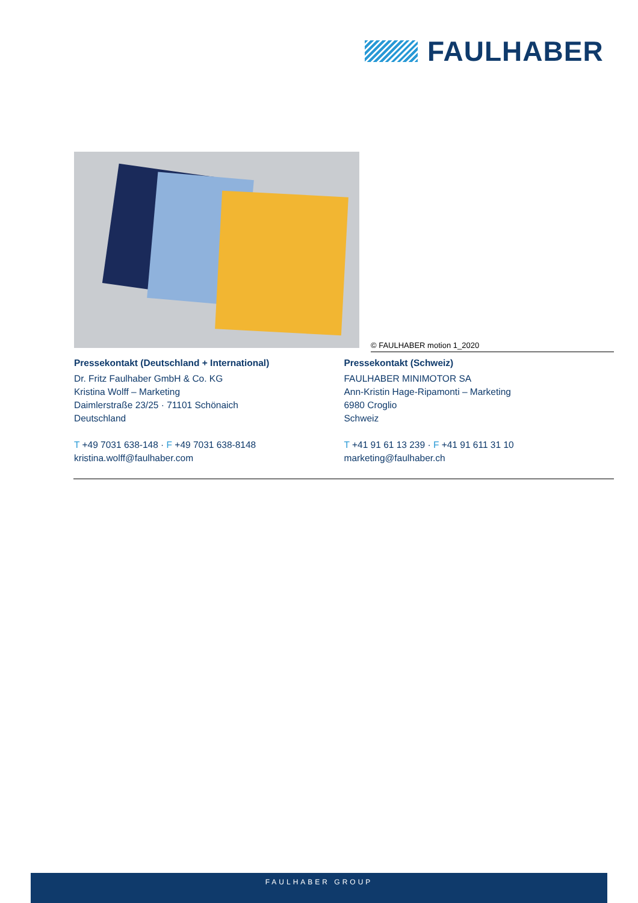FAULHABER
© FAULHABER motion 1_2020
Pressekontakt (Deutschland + International)
Dr. Fritz Faulhaber GmbH & Co. KG
Kristina Wolff – Marketing
Daimlerstraße 23/25 · 71101 Schönaich
Deutschland
T +49 7031 638-148 · F +49 7031 638-8148
kristina.wolff@faulhaber.com
Pressekontakt (Schweiz)
FAULHABER MINIMOTOR SA
Ann-Kristin Hage-Ripamonti – Marketing
6980 Croglio
Schweiz
T +41 91 61 13 239 · F +41 91 611 31 10
marketing@faulhaber.ch
FAULHABER GROUP